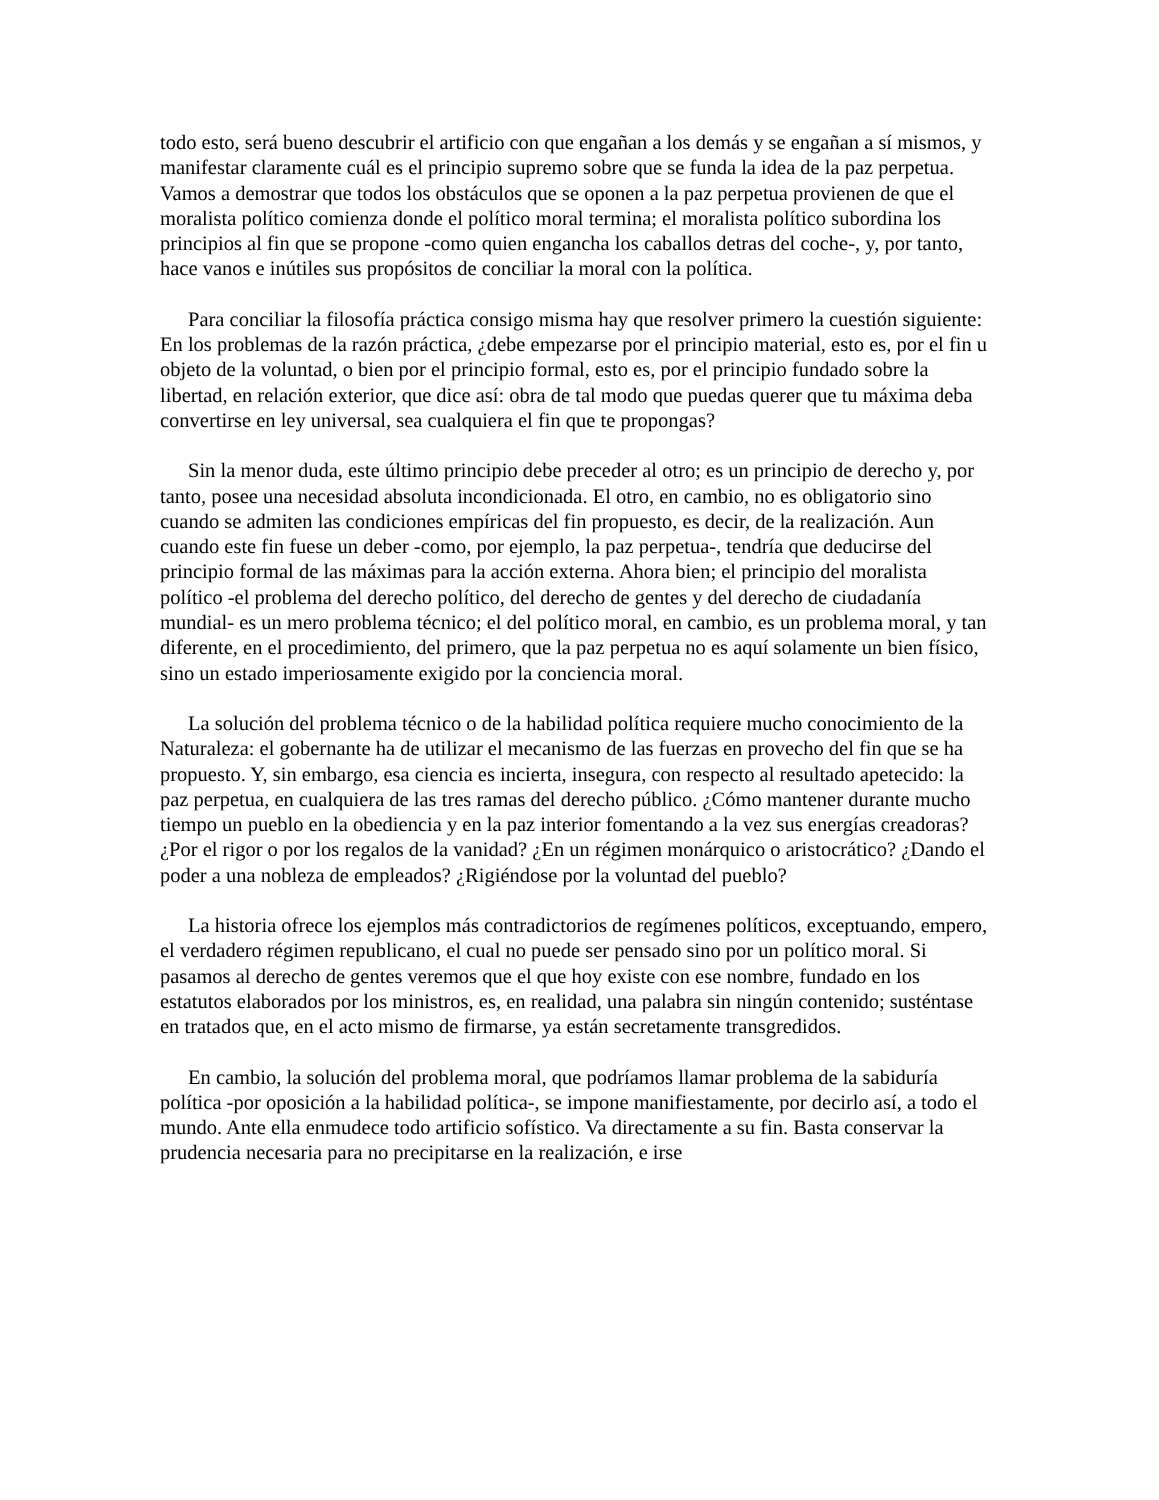todo esto, será bueno descubrir el artificio con que engañan a los demás y se engañan a sí mismos, y manifestar claramente cuál es el principio supremo sobre que se funda la idea de la paz perpetua. Vamos a demostrar que todos los obstáculos que se oponen a la paz perpetua provienen de que el moralista político comienza donde el político moral termina; el moralista político subordina los principios al fin que se propone -como quien engancha los caballos detras del coche-, y, por tanto, hace vanos e inútiles sus propósitos de conciliar la moral con la política.
Para conciliar la filosofía práctica consigo misma hay que resolver primero la cuestión siguiente: En los problemas de la razón práctica, ¿debe empezarse por el principio material, esto es, por el fin u objeto de la voluntad, o bien por el principio formal, esto es, por el principio fundado sobre la libertad, en relación exterior, que dice así: obra de tal modo que puedas querer que tu máxima deba convertirse en ley universal, sea cualquiera el fin que te propongas?
Sin la menor duda, este último principio debe preceder al otro; es un principio de derecho y, por tanto, posee una necesidad absoluta incondicionada. El otro, en cambio, no es obligatorio sino cuando se admiten las condiciones empíricas del fin propuesto, es decir, de la realización. Aun cuando este fin fuese un deber -como, por ejemplo, la paz perpetua-, tendría que deducirse del principio formal de las máximas para la acción externa. Ahora bien; el principio del moralista político -el problema del derecho político, del derecho de gentes y del derecho de ciudadanía mundial- es un mero problema técnico; el del político moral, en cambio, es un problema moral, y tan diferente, en el procedimiento, del primero, que la paz perpetua no es aquí solamente un bien físico, sino un estado imperiosamente exigido por la conciencia moral.
La solución del problema técnico o de la habilidad política requiere mucho conocimiento de la Naturaleza: el gobernante ha de utilizar el mecanismo de las fuerzas en provecho del fin que se ha propuesto. Y, sin embargo, esa ciencia es incierta, insegura, con respecto al resultado apetecido: la paz perpetua, en cualquiera de las tres ramas del derecho público. ¿Cómo mantener durante mucho tiempo un pueblo en la obediencia y en la paz interior fomentando a la vez sus energías creadoras? ¿Por el rigor o por los regalos de la vanidad? ¿En un régimen monárquico o aristocrático? ¿Dando el poder a una nobleza de empleados? ¿Rigiéndose por la voluntad del pueblo?
La historia ofrece los ejemplos más contradictorios de regímenes políticos, exceptuando, empero, el verdadero régimen republicano, el cual no puede ser pensado sino por un político moral. Si pasamos al derecho de gentes veremos que el que hoy existe con ese nombre, fundado en los estatutos elaborados por los ministros, es, en realidad, una palabra sin ningún contenido; susténtase en tratados que, en el acto mismo de firmarse, ya están secretamente transgredidos.
En cambio, la solución del problema moral, que podríamos llamar problema de la sabiduría política -por oposición a la habilidad política-, se impone manifiestamente, por decirlo así, a todo el mundo. Ante ella enmudece todo artificio sofístico. Va directamente a su fin. Basta conservar la prudencia necesaria para no precipitarse en la realización, e irse